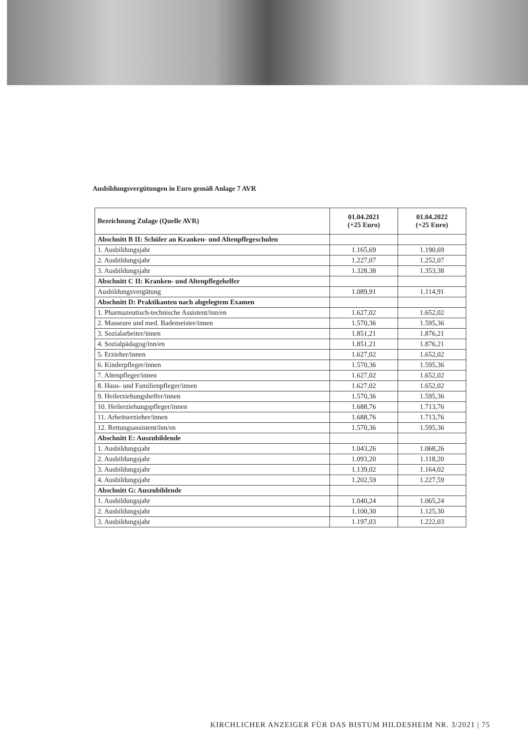Ausbildungsvergütungen in Euro gemäß Anlage 7 AVR
| Bezeichnung Zulage (Quelle AVR) | 01.04.2021 (+25 Euro) | 01.04.2022 (+25 Euro) |
| --- | --- | --- |
| Abschnitt B II: Schüler an Kranken- und Altenpflegeschulen | | |
| 1. Ausbildungsjahr | 1.165,69 | 1.190,69 |
| 2. Ausbildungsjahr | 1.227,07 | 1.252,07 |
| 3. Ausbildungsjahr | 1.328,38 | 1.353,38 |
| Abschnitt C II: Kranken- und Altenpflegehelfer | | |
| Ausbildungsvergütung | 1.089,91 | 1.114,91 |
| Abschnitt D: Praktikanten nach abgelegtem Examen | | |
| 1. Pharmazeutisch-technische Assistent/inn/en | 1.627,02 | 1.652,02 |
| 2. Masseure und med. Bademeister/innen | 1.570,36 | 1.595,36 |
| 3. Sozialarbeiter/innen | 1.851,21 | 1.876,21 |
| 4. Sozialpädagog/inn/en | 1.851,21 | 1.876,21 |
| 5. Erzieher/innen | 1.627,02 | 1.652,02 |
| 6. Kinderpfleger/innen | 1.570,36 | 1.595,36 |
| 7. Altenpfleger/innen | 1.627,02 | 1.652,02 |
| 8. Haus- und Familienpfleger/innen | 1.627,02 | 1.652,02 |
| 9. Heilerziehungshelfer/innen | 1.570,36 | 1.595,36 |
| 10. Heilerziehungspfleger/innen | 1.688,76 | 1.713,76 |
| 11. Arbeitserzieher/innen | 1.688,76 | 1.713,76 |
| 12. Rettungsassistent/inn/en | 1.570,36 | 1.595,36 |
| Abschnitt E: Auszubildende | | |
| 1. Ausbildungsjahr | 1.043,26 | 1.068,26 |
| 2. Ausbildungsjahr | 1.093,20 | 1.118,20 |
| 3. Ausbildungsjahr | 1.139,02 | 1.164,02 |
| 4. Ausbildungsjahr | 1.202,59 | 1.227,59 |
| Abschnitt G: Auszubildende | | |
| 1. Ausbildungsjahr | 1.040,24 | 1.065,24 |
| 2. Ausbildungsjahr | 1.100,30 | 1.125,30 |
| 3. Ausbildungsjahr | 1.197,03 | 1.222,03 |
KIRCHLICHER ANZEIGER FÜR DAS BISTUM HILDESHEIM NR. 3/2021 | 75